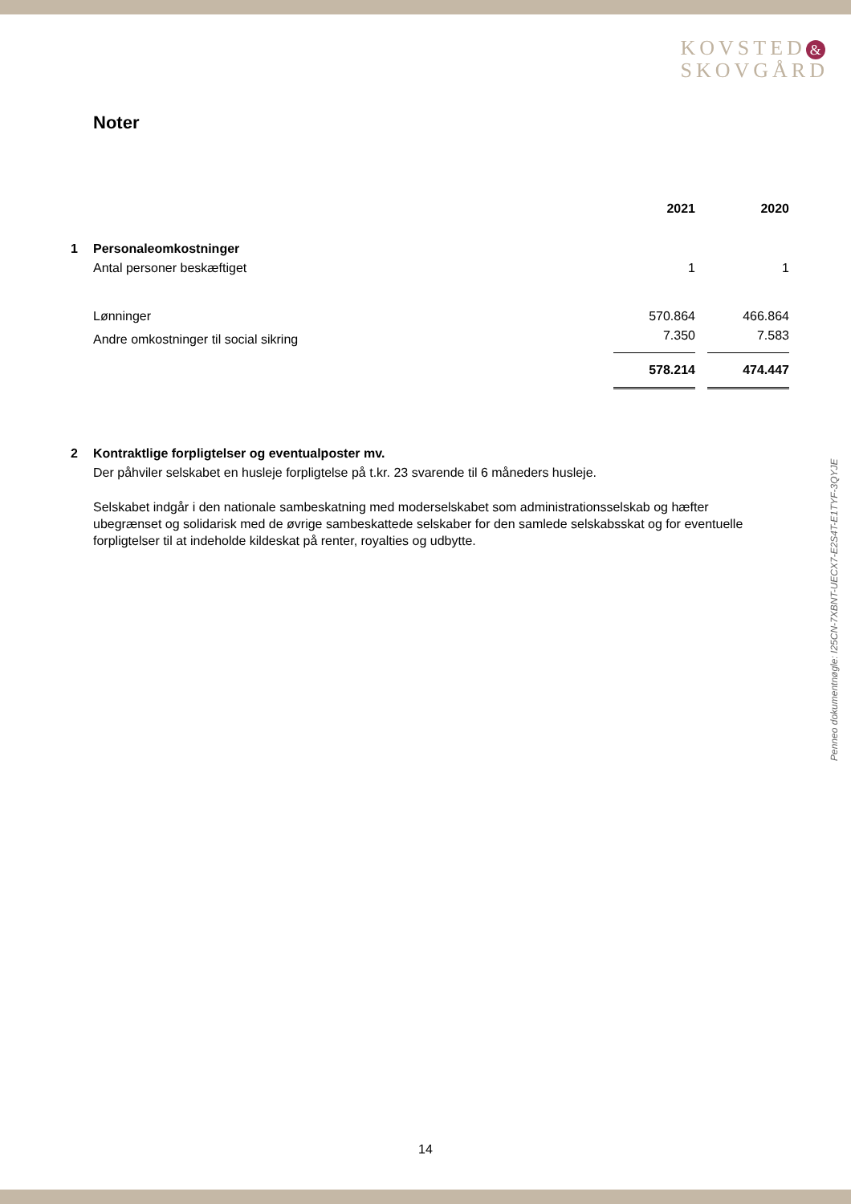KOVSTED &
SKOVGÅRD
Noter
| | | 2021 | | 2020 |
| --- | --- | --- | --- | --- |
| 1 | Personaleomkostninger | | | |
| | Antal personer beskæftiget | 1 | | 1 |
| | Lønninger | 570.864 | | 466.864 |
| | Andre omkostninger til social sikring | 7.350 | | 7.583 |
| | | 578.214 | | 474.447 |
2 Kontraktlige forpligtelser og eventualposter mv.
Der påhviler selskabet en husleje forpligtelse på t.kr. 23 svarende til 6 måneders husleje.
Selskabet indgår i den nationale sambeskatning med moderselskabet som administrationsselskab og hæfter ubegrænset og solidarisk med de øvrige sambeskattede selskaber for den samlede selskabsskat og for eventuelle forpligtelser til at indeholde kildeskat på renter, royalties og udbytte.
Penneo dokumentnøgle: I25CN-7XBNT-UECX7-E2S4T-E1TYF-3QYJE
14